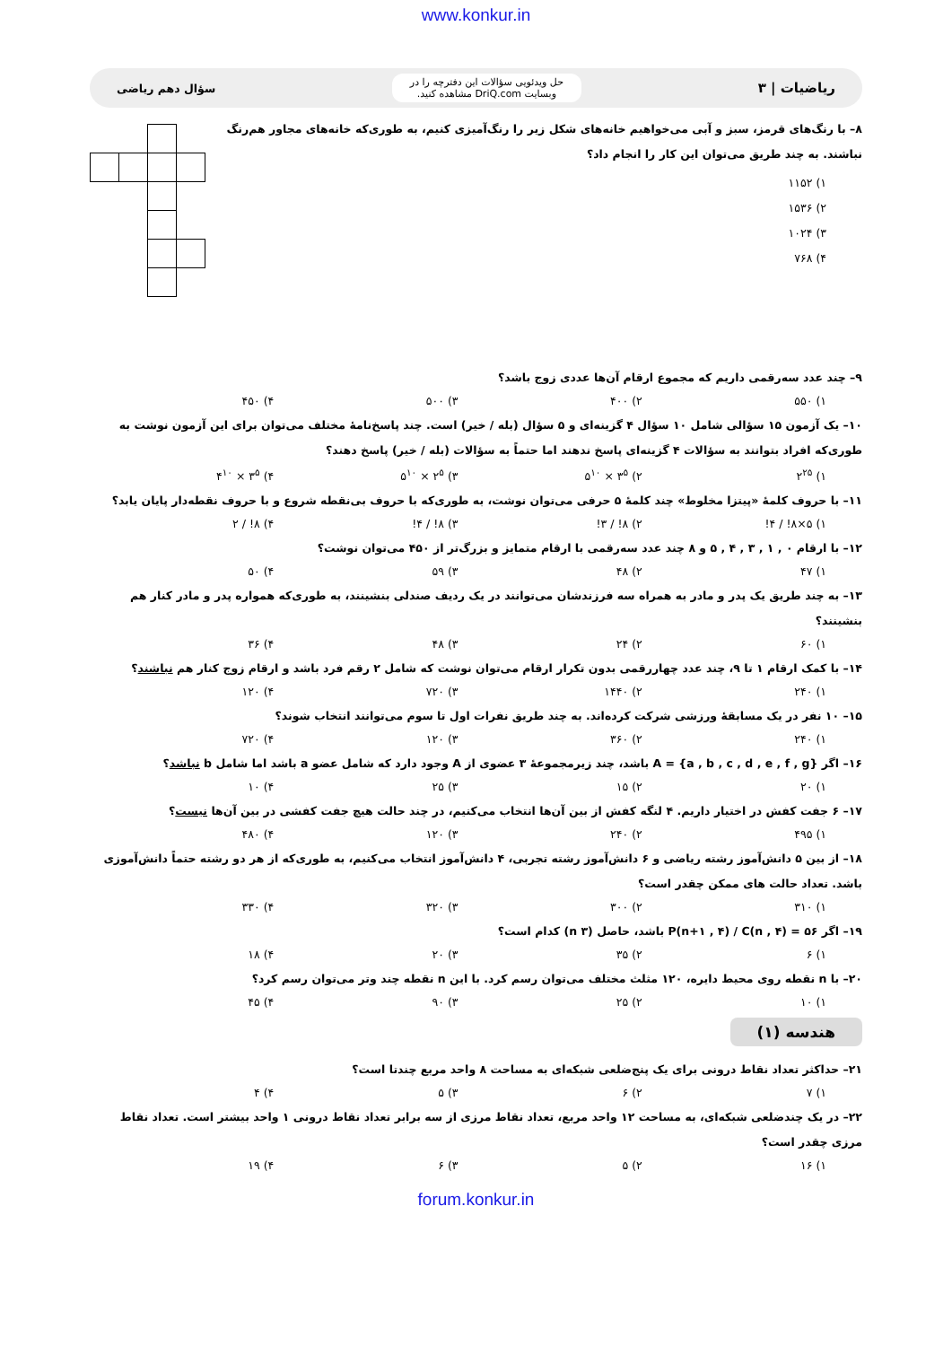www.konkur.in
ریاضیات | ۳
حل ویدئویی سؤالات این دفترچه را در
وبسایت DriQ.com مشاهده کنید.
سؤال دهم ریاضی
۸– با رنگ‌های قرمز، سبز و آبی می‌خواهیم خانه‌های شکل زیر را رنگ‌آمیزی کنیم، به طوری‌که خانه‌های مجاور هم‌رنگ نباشند. به چند طریق می‌توان این کار را انجام داد؟
۱) ۱۱۵۲
۲) ۱۵۳۶
۳) ۱۰۲۴
۴) ۷۶۸
۹– چند عدد سه‌رقمی داریم که مجموع ارقام آن‌ها عددی زوج باشد؟
۱) ۵۵۰ ۲) ۴۰۰ ۳) ۵۰۰ ۴) ۴۵۰
۱۰– یک آزمون ۱۵ سؤالی شامل ۱۰ سؤال ۴ گزینه‌ای و ۵ سؤال (بله / خیر) است. چند پاسخ‌نامهٔ مختلف می‌توان برای این آزمون نوشت به طوری‌که افراد بتوانند به سؤالات ۴ گزینه‌ای پاسخ ندهند اما حتماً به سؤالات (بله / خیر) پاسخ دهند؟
۱) ۲<sup>۲۵</sup> ۲) ۳<sup>۵</sup> × ۵<sup>۱۰</sup> ۳) ۲<sup>۵</sup> × ۵<sup>۱۰</sup> ۴) ۳<sup>۵</sup> × ۴<sup>۱۰</sup>
۱۱– با حروف کلمهٔ «پیتزا مخلوط» چند کلمهٔ ۵ حرفی می‌توان نوشت، به طوری‌که با حروف بی‌نقطه شروع و با حروف نقطه‌دار پایان یابد؟
۱) ۵×۸! / ۴! ۲) ۸! / ۳! ۳) ۸! / ۴! ۴) ۸! / ۲
۱۲– با ارقام ۰ , ۱ , ۳ , ۴ , ۵ و ۸ چند عدد سه‌رقمی با ارقام متمایز و بزرگ‌تر از ۴۵۰ می‌توان نوشت؟
۱) ۴۷ ۲) ۴۸ ۳) ۵۹ ۴) ۵۰
۱۳– به چند طریق یک پدر و مادر به همراه سه فرزندشان می‌توانند در یک ردیف صندلی بنشینند، به طوری‌که همواره پدر و مادر کنار هم بنشینند؟
۱) ۶۰ ۲) ۲۴ ۳) ۴۸ ۴) ۳۶
۱۴– با کمک ارقام ۱ تا ۹، چند عدد چهاررقمی بدون تکرار ارقام می‌توان نوشت که شامل ۲ رقم فرد باشد و ارقام زوج کنار هم نباشند؟
۱) ۲۴۰ ۲) ۱۴۴۰ ۳) ۷۲۰ ۴) ۱۲۰
۱۵– ۱۰ نفر در یک مسابقهٔ ورزشی شرکت کرده‌اند. به چند طریق نفرات اول تا سوم می‌توانند انتخاب شوند؟
۱) ۲۴۰ ۲) ۳۶۰ ۳) ۱۲۰ ۴) ۷۲۰
۱۶– اگر A = {a , b , c , d , e , f , g} باشد، چند زیرمجموعهٔ ۳ عضوی از A وجود دارد که شامل عضو a باشد اما شامل b نباشد؟
۱) ۲۰ ۲) ۱۵ ۳) ۲۵ ۴) ۱۰
۱۷– ۶ جفت کفش در اختیار داریم. ۴ لنگه کفش از بین آن‌ها انتخاب می‌کنیم، در چند حالت هیچ جفت کفشی در بین آن‌ها نیست؟
۱) ۴۹۵ ۲) ۲۴۰ ۳) ۱۲۰ ۴) ۴۸۰
۱۸– از بین ۵ دانش‌آموز رشته ریاضی و ۶ دانش‌آموز رشته تجربی، ۴ دانش‌آموز انتخاب می‌کنیم، به طوری‌که از هر دو رشته حتماً دانش‌آموزی باشد. تعداد حالت های ممکن چقدر است؟
۱) ۳۱۰ ۲) ۳۰۰ ۳) ۳۲۰ ۴) ۳۳۰
۱۹– اگر ۵۶ = P(n+۱ , ۴) / C(n , ۴) باشد، حاصل (n ۳) کدام است؟
۱) ۶ ۲) ۳۵ ۳) ۲۰ ۴) ۱۸
۲۰– با n نقطه روی محیط دایره، ۱۲۰ مثلث مختلف می‌توان رسم کرد. با این n نقطه چند وتر می‌توان رسم کرد؟
۱) ۱۰ ۲) ۲۵ ۳) ۹۰ ۴) ۴۵
هندسه (۱)
۲۱– حداکثر تعداد نقاط درونی برای یک پنج‌ضلعی شبکه‌ای به مساحت ۸ واحد مربع چندتا است؟
۱) ۷ ۲) ۶ ۳) ۵ ۴) ۴
۲۲– در یک چندضلعی شبکه‌ای، به مساحت ۱۲ واحد مربع، تعداد نقاط مرزی از سه برابر تعداد نقاط درونی ۱ واحد بیشتر است. تعداد نقاط مرزی چقدر است؟
۱) ۱۶ ۲) ۵ ۳) ۶ ۴) ۱۹
forum.konkur.in